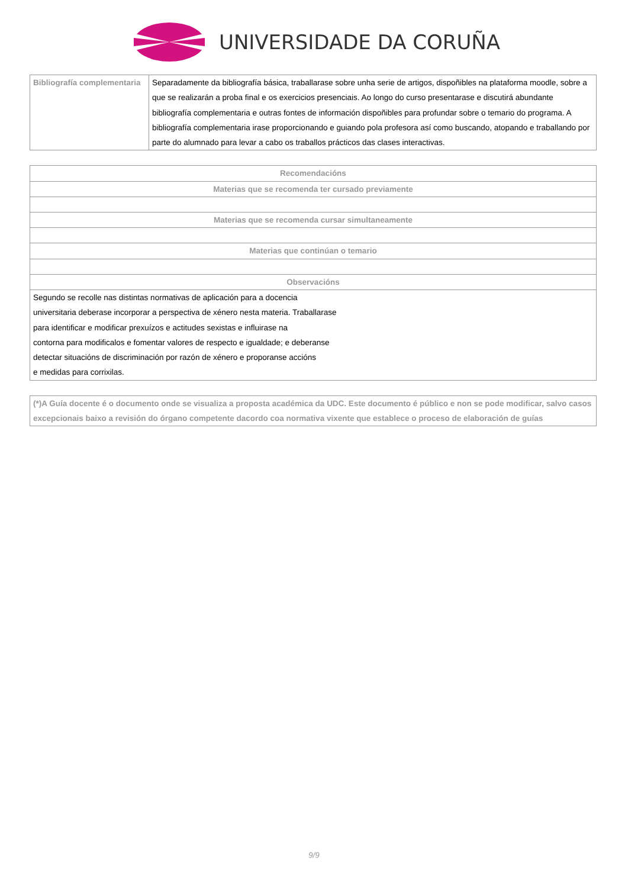UNIVERSIDADE DA CORUÑA
| Bibliografía complementaria | Separadamente da bibliografía básica, traballarase sobre unha serie de artigos, dispoñibles na plataforma moodle, sobre a que se realizarán a proba final e os exercicios presenciais. Ao longo do curso presentarase e discutirá abundante bibliografía complementaria e outras fontes de información dispoñibles para profundar sobre o temario do programa. A bibliografía complementaria irase proporcionando e guiando pola profesora así como buscando, atopando e traballando por parte do alumnado para levar a cabo os traballos prácticos das clases interactivas. |
| Recomendacións |
| --- |
| Materias que se recomenda ter cursado previamente |
| Materias que se recomenda cursar simultaneamente |
| Materias que continúan o temario |
| Observacións |
| Segundo se recolle nas distintas normativas de aplicación para a docencia universitaria deberase incorporar a perspectiva de xénero nesta materia. Traballarase para identificar e modificar prexuízos e actitudes sexistas e influirase na contorna para modificalos e fomentar valores de respecto e igualdade; e deberanse detectar situacións de discriminación por razón de xénero e proporanse accións e medidas para corrixilas. |
| (*)A Guía docente é o documento onde se visualiza a proposta académica da UDC. Este documento é público e non se pode modificar, salvo casos excepcionais baixo a revisión do órgano competente dacordo coa normativa vixente que establece o proceso de elaboración de guías |
9/9